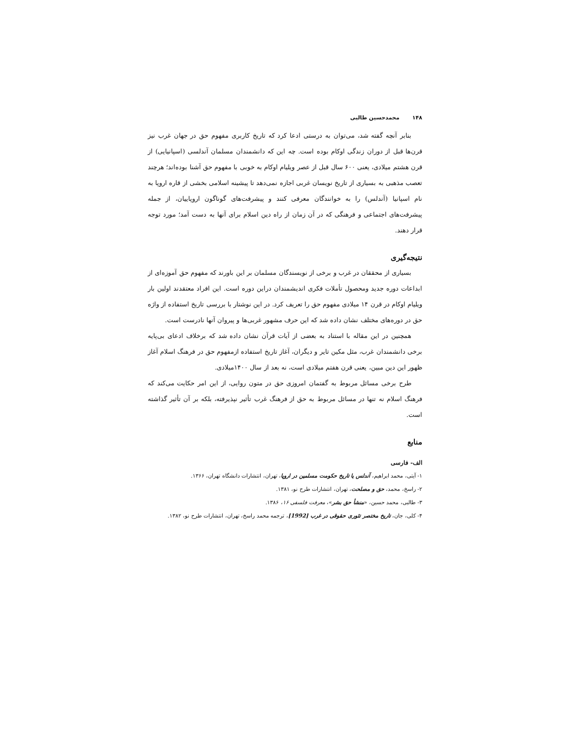۱۴۸محمدحسین طالبی
بنابر آنچه گفته شد، می‌توان به درستی ادعا کرد که تاریخ کاربری مفهوم حق در جهان غرب نیز قرن‌ها قبل از دوران زندگی اوکام بوده است. چه این که دانشمندان مسلمان آندلسی (اسپانیایی) از قرن هشتم میلادی، یعنی ۶۰۰ سال قبل از عصر ویلیام اوکام به خوبی با مفهوم حق آشنا بوده‌اند؛ هرچند تعصب مذهبی به بسیاری از تاریخ نویسان غربی اجازه نمی‌دهد تا پیشینه اسلامی بخشی از قاره اروپا به نام اسپانیا (آندلس) را به خوانندگان معرفی کنند و پیشرفت‌های گوناگون اروپاییان، از جمله پیشرفت‌های اجتماعی و فرهنگی که در آن زمان از راه دین اسلام برای آنها به دست آمد؛ مورد توجه قرار دهند.
نتیجه‌گیری
بسیاری از محققان در غرب و برخی از نویسندگان مسلمان بر این باورند که مفهوم حق آموزه‌ای از ابداعات دوره جدید ومحصول تأملات فکری اندیشمندان دراین دوره است. این افراد معتقدند اولین بار ویلیام اوکام در قرن ۱۴ میلادی مفهوم حق را تعریف کرد. در این نوشتار با بررسی تاریخ استفاده از واژه حق در دوره‌های مختلف نشان داده شد که این حرف مشهور غربی‌ها و پیروان آنها نادرست است.
همچنین در این مقاله با استناد به بعضی از آیات قرآن نشان داده شد که برخلاف ادعای بی‌پایه برخی دانشمندان غرب، مثل مکین تایر و دیگران، آغاز تاریخ استفاده ازمفهوم حق در فرهنگ اسلام آغاز ظهور این دین مبین، یعنی قرن هفتم میلادی است، نه بعد از سال ۱۴۰۰میلادی.
طرح برخی مسائل مربوط به گفتمان امروزی حق در متون روایی، از این امر حکایت می‌کند که فرهنگ اسلام نه تنها در مسائل مربوط به حق از فرهنگ غرب تأثیر نپذیرفته، بلکه بر آن تأثیر گذاشته است.
منابع
الف- فارسی
۱- آیتی، محمد ابراهیم، آندلس یا تاریخ حکومت مسلمین در اروپا، تهران، انتشارات دانشگاه تهران، ۱۳۶۶.
۲- راسخ، محمد، حق و مصلحت، تهران، انتشارات طرح نو، ۱۳۸۱.
۳- طالبی، محمد حسین، «منشأ حق بشر»، معرفت فلسفی ۱۶، ۱۳۸۶.
۴- کلی، جان، تاریخ مختصر تئوری حقوقی در غرب [1992]، ترجمه محمد راسخ، تهران، انتشارات طرح نو، ۱۳۸۲.